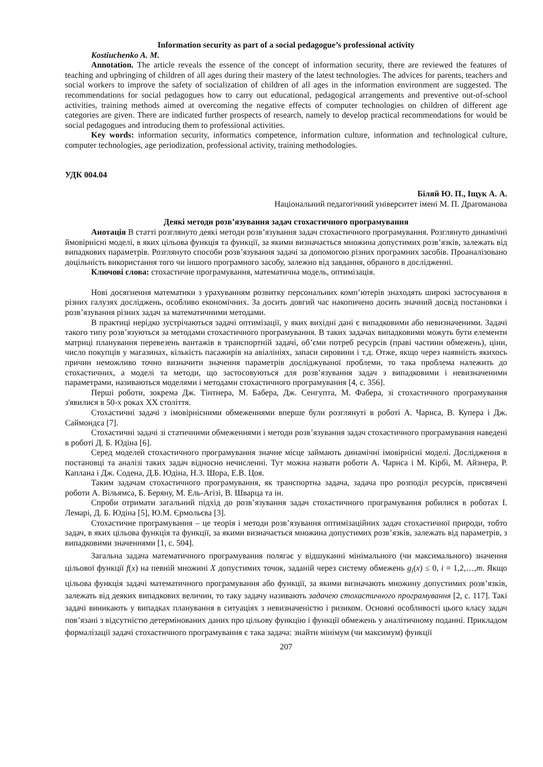Information security as part of a social pedagogue’s professional activity
Kostiuchenko A. M.
Annotation. The article reveals the essence of the concept of information security, there are reviewed the features of teaching and upbringing of children of all ages during their mastery of the latest technologies. The advices for parents, teachers and social workers to improve the safety of socialization of children of all ages in the information environment are suggested. The recommendations for social pedagogues how to carry out educational, pedagogical arrangements and preventive out-of-school activities, training methods aimed at overcoming the negative effects of computer technologies on children of different age categories are given. There are indicated further prospects of research, namely to develop practical recommendations for would be social pedagogues and introducing them to professional activities.
Key words: information security, informatics competence, information culture, information and technological culture, computer technologies, age periodization, professional activity, training methodologies.
УДК 004.04
Біляй Ю. П., Іщук А. А.
Національний педагогічний університет імені М. П. Драгоманова
Деякі методи розв’язування задач стохастичного програмування
Анотація В статті розглянуто деякі методи розв’язування задач стохастичного програмування. Розглянуто динамічні ймовірнісні моделі, в яких цільова функція та функції, за якими визначається множина допустимих розв’язків, залежать від випадкових параметрів. Розглянуто способи розв’язування задачі за допомогою різних програмних засобів. Проаналізовано доцільність використання того чи іншого програмного засобу, залежно від завдання, обраного в дослідженні.
Ключові слова: стохастичне програмування, математична модель, оптимізація.
Нові досягнення математики з урахуванням розвитку персональних комп’ютерів знаходять широкі застосування в різних галузях досліджень, особливо економічних. За досить довгий час накопичено досить значний досвід постановки і розв’язування різних задач за математичними методами.
В практиці нерідко зустрічаються задачі оптимізації, у яких вихідні дані є випадковими або невизначеними. Задачі такого типу розв’язуються за методами стохастичного програмування. В таких задачах випадковими можуть бути елементи матриці планування перевезень вантажів в транспортній задачі, об’єми потреб ресурсів (праві частини обмежень), ціни, число покупців у магазинах, кількість пасажирів на авіалініях, запаси сировини і т.д. Отже, якщо через наявність якихось причин неможливо точно визначити значення параметрів досліджуваної проблеми, то така проблема належить до стохастичних, а моделі та методи, що застосовуються для розв’язування задач з випадковими і невизначеними параметрами, називаються моделями і методами стохастичного програмування [4, с. 356].
Перші роботи, зокрема Дж. Тінтнера, М. Бабера, Дж. Сенгупта, М. Фабера, зі стохастичного програмування з'явилися в 50-х роках ХХ століття.
Стохастичні задачі з імовірнісними обмеженнями вперше були розглянуті в роботі А. Чарнса, В. Купера і Дж. Саймондса [7].
Стохастичні задачі зі статичними обмеженнями і методи розв’язування задач стохастичного програмування наведені в роботі Д. Б. Юдіна [6].
Серед моделей стохастичного програмування значне місце займають динамічні імовірнісні моделі. Дослідження в постановці та аналізі таких задач відносно нечисленні. Тут можна назвати роботи А. Чарнса і М. Кірбі, М. Айзнера, Р. Каплана і Дж. Содена, Д.Б. Юдіна, Н.З. Шора, Е.В. Цоя.
Таким задачам стохастичного програмування, як транспортна задача, задача про розподіл ресурсів, присвячені роботи А. Вільямса, Б. Беряну, М. Ель-Агізі, В. Шварца та ін.
Спроби отримати загальний підхід до розв’язування задач стохастичного програмування робилися в роботах І. Лемарі, Д. Б. Юдіна [5], Ю.М. Єрмольєва [3].
Стохастичне програмування – це теорія і методи розв’язування оптимізаційних задач стохастичної природи, тобто задач, в яких цільова функція та функції, за якими визначається множина допустимих розв’язків, залежать від параметрів, з випадковими значеннями [1, с. 504].
Загальна задача математичного програмування полягає у відшуканні мінімального (чи максимального) значення цільової функції f(x) на певній множині X допустимих точок, заданій через систему обмежень g<sub>i</sub>(x) ≤ 0, i = 1,2,…,m. Якщо цільова функція задачі математичного програмування або функції, за якими визначають множину допустимих розв’язків, залежать від деяких випадкових величин, то таку задачу називають задачею стохастичного програмування [2, с. 117]. Такі задачі виникають у випадках планування в ситуаціях з невизначеністю і ризиком. Основні особливості цього класу задач пов’язані з відсутністю детермінованих даних про цільову функцію і функції обмежень у аналітичному поданні. Прикладом формалізації задачі стохастичного програмування є така задача: знайти мінімум (чи максимум) функції
207